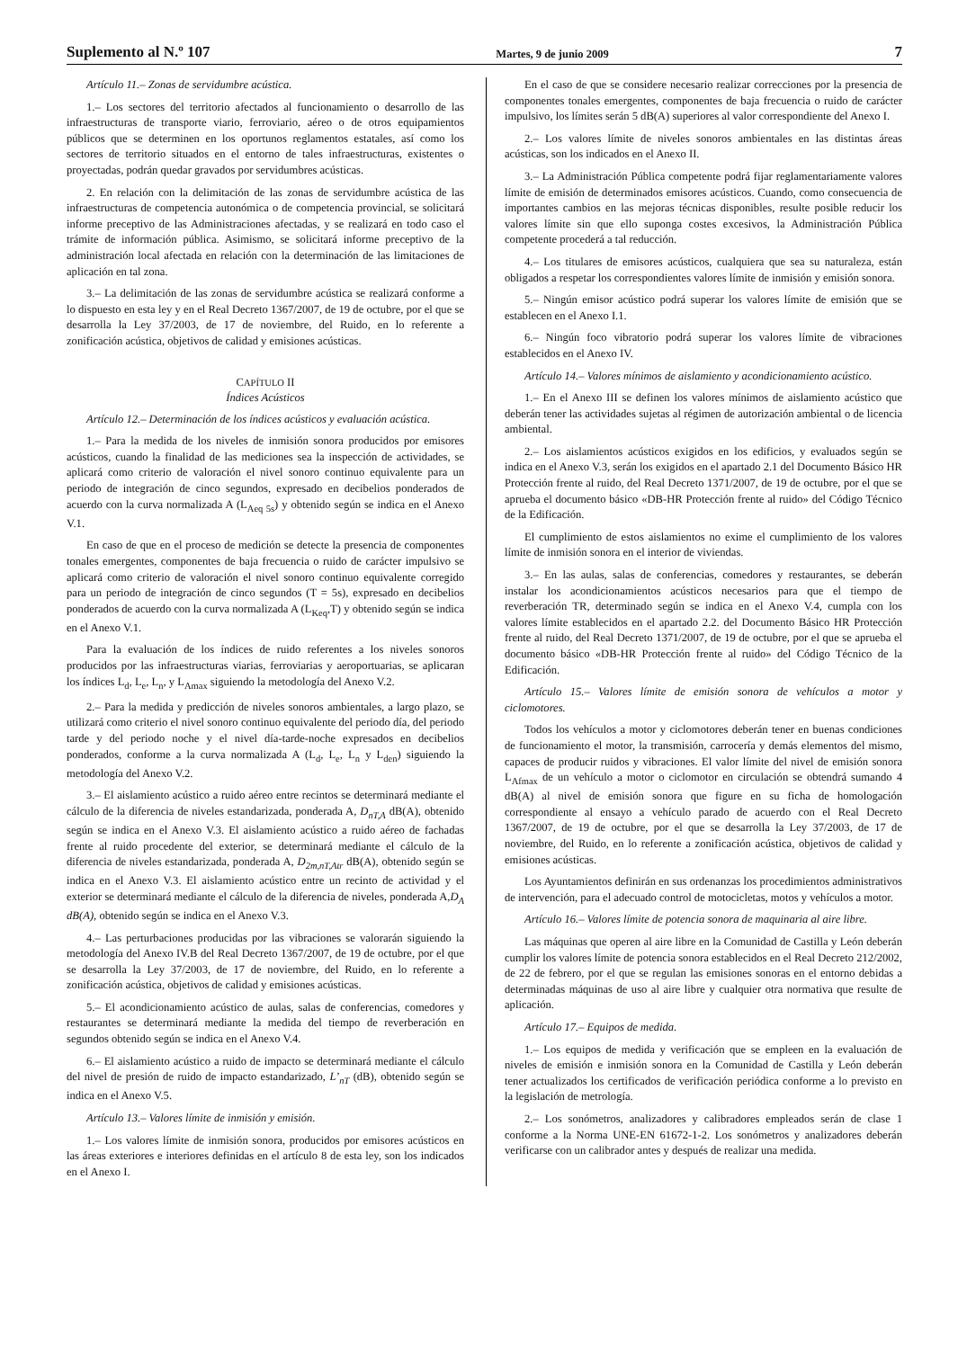Suplemento al N.º 107 Martes, 9 de junio 2009 7
Artículo 11.– Zonas de servidumbre acústica.
1.– Los sectores del territorio afectados al funcionamiento o desarrollo de las infraestructuras de transporte viario, ferroviario, aéreo o de otros equipamientos públicos que se determinen en los oportunos reglamentos estatales, así como los sectores de territorio situados en el entorno de tales infraestructuras, existentes o proyectadas, podrán quedar gravados por servidumbres acústicas.
2. En relación con la delimitación de las zonas de servidumbre acústica de las infraestructuras de competencia autonómica o de competencia provincial, se solicitará informe preceptivo de las Administraciones afectadas, y se realizará en todo caso el trámite de información pública. Asimismo, se solicitará informe preceptivo de la administración local afectada en relación con la determinación de las limitaciones de aplicación en tal zona.
3.– La delimitación de las zonas de servidumbre acústica se realizará conforme a lo dispuesto en esta ley y en el Real Decreto 1367/2007, de 19 de octubre, por el que se desarrolla la Ley 37/2003, de 17 de noviembre, del Ruido, en lo referente a zonificación acústica, objetivos de calidad y emisiones acústicas.
CAPÍTULO II
Índices Acústicos
Artículo 12.– Determinación de los índices acústicos y evaluación acústica.
1.– Para la medida de los niveles de inmisión sonora producidos por emisores acústicos, cuando la finalidad de las mediciones sea la inspección de actividades, se aplicará como criterio de valoración el nivel sonoro continuo equivalente para un periodo de integración de cinco segundos, expresado en decibelios ponderados de acuerdo con la curva normalizada A (L<sub>Aeq 5s</sub>) y obtenido según se indica en el Anexo V.1.
En caso de que en el proceso de medición se detecte la presencia de componentes tonales emergentes, componentes de baja frecuencia o ruido de carácter impulsivo se aplicará como criterio de valoración el nivel sonoro continuo equivalente corregido para un periodo de integración de cinco segundos (T = 5s), expresado en decibelios ponderados de acuerdo con la curva normalizada A (L<sub>Keq</sub>,T) y obtenido según se indica en el Anexo V.1.
Para la evaluación de los índices de ruido referentes a los niveles sonoros producidos por las infraestructuras viarias, ferroviarias y aeroportuarias, se aplicaran los índices L<sub>d</sub>, L<sub>e</sub>, L<sub>n</sub>, y L<sub>Amax</sub> siguiendo la metodología del Anexo V.2.
2.– Para la medida y predicción de niveles sonoros ambientales, a largo plazo, se utilizará como criterio el nivel sonoro continuo equivalente del periodo día, del periodo tarde y del periodo noche y el nivel día-tarde-noche expresados en decibelios ponderados, conforme a la curva normalizada A (L<sub>d</sub>, L<sub>e</sub>, L<sub>n</sub> y L<sub>den</sub>) siguiendo la metodología del Anexo V.2.
3.– El aislamiento acústico a ruido aéreo entre recintos se determinará mediante el cálculo de la diferencia de niveles estandarizada, ponderada A, D<sub>nT,A</sub> dB(A), obtenido según se indica en el Anexo V.3. El aislamiento acústico a ruido aéreo de fachadas frente al ruido procedente del exterior, se determinará mediante el cálculo de la diferencia de niveles estandarizada, ponderada A, D<sub>2m,nT,Atr</sub> dB(A), obtenido según se indica en el Anexo V.3. El aislamiento acústico entre un recinto de actividad y el exterior se determinará mediante el cálculo de la diferencia de niveles, ponderada A,D<sub>A</sub> dB(A), obtenido según se indica en el Anexo V.3.
4.– Las perturbaciones producidas por las vibraciones se valorarán siguiendo la metodología del Anexo IV.B del Real Decreto 1367/2007, de 19 de octubre, por el que se desarrolla la Ley 37/2003, de 17 de noviembre, del Ruido, en lo referente a zonificación acústica, objetivos de calidad y emisiones acústicas.
5.– El acondicionamiento acústico de aulas, salas de conferencias, comedores y restaurantes se determinará mediante la medida del tiempo de reverberación en segundos obtenido según se indica en el Anexo V.4.
6.– El aislamiento acústico a ruido de impacto se determinará mediante el cálculo del nivel de presión de ruido de impacto estandarizado, L’<sub>nT</sub> (dB), obtenido según se indica en el Anexo V.5.
Artículo 13.– Valores límite de inmisión y emisión.
1.– Los valores límite de inmisión sonora, producidos por emisores acústicos en las áreas exteriores e interiores definidas en el artículo 8 de esta ley, son los indicados en el Anexo I.
En el caso de que se considere necesario realizar correcciones por la presencia de componentes tonales emergentes, componentes de baja frecuencia o ruido de carácter impulsivo, los límites serán 5 dB(A) superiores al valor correspondiente del Anexo I.
2.– Los valores límite de niveles sonoros ambientales en las distintas áreas acústicas, son los indicados en el Anexo II.
3.– La Administración Pública competente podrá fijar reglamentariamente valores límite de emisión de determinados emisores acústicos. Cuando, como consecuencia de importantes cambios en las mejoras técnicas disponibles, resulte posible reducir los valores límite sin que ello suponga costes excesivos, la Administración Pública competente procederá a tal reducción.
4.– Los titulares de emisores acústicos, cualquiera que sea su naturaleza, están obligados a respetar los correspondientes valores límite de inmisión y emisión sonora.
5.– Ningún emisor acústico podrá superar los valores límite de emisión que se establecen en el Anexo I.1.
6.– Ningún foco vibratorio podrá superar los valores límite de vibraciones establecidos en el Anexo IV.
Artículo 14.– Valores mínimos de aislamiento y acondicionamiento acústico.
1.– En el Anexo III se definen los valores mínimos de aislamiento acústico que deberán tener las actividades sujetas al régimen de autorización ambiental o de licencia ambiental.
2.– Los aislamientos acústicos exigidos en los edificios, y evaluados según se indica en el Anexo V.3, serán los exigidos en el apartado 2.1 del Documento Básico HR Protección frente al ruido, del Real Decreto 1371/2007, de 19 de octubre, por el que se aprueba el documento básico «DB-HR Protección frente al ruido» del Código Técnico de la Edificación.
El cumplimiento de estos aislamientos no exime el cumplimiento de los valores límite de inmisión sonora en el interior de viviendas.
3.– En las aulas, salas de conferencias, comedores y restaurantes, se deberán instalar los acondicionamientos acústicos necesarios para que el tiempo de reverberación TR, determinado según se indica en el Anexo V.4, cumpla con los valores límite establecidos en el apartado 2.2. del Documento Básico HR Protección frente al ruido, del Real Decreto 1371/2007, de 19 de octubre, por el que se aprueba el documento básico «DB-HR Protección frente al ruido» del Código Técnico de la Edificación.
Artículo 15.– Valores límite de emisión sonora de vehículos a motor y ciclomotores.
Todos los vehículos a motor y ciclomotores deberán tener en buenas condiciones de funcionamiento el motor, la transmisión, carrocería y demás elementos del mismo, capaces de producir ruidos y vibraciones. El valor límite del nivel de emisión sonora L<sub>Afmax</sub> de un vehículo a motor o ciclomotor en circulación se obtendrá sumando 4 dB(A) al nivel de emisión sonora que figure en su ficha de homologación correspondiente al ensayo a vehículo parado de acuerdo con el Real Decreto 1367/2007, de 19 de octubre, por el que se desarrolla la Ley 37/2003, de 17 de noviembre, del Ruido, en lo referente a zonificación acústica, objetivos de calidad y emisiones acústicas.
Los Ayuntamientos definirán en sus ordenanzas los procedimientos administrativos de intervención, para el adecuado control de motocicletas, motos y vehículos a motor.
Artículo 16.– Valores límite de potencia sonora de maquinaria al aire libre.
Las máquinas que operen al aire libre en la Comunidad de Castilla y León deberán cumplir los valores límite de potencia sonora establecidos en el Real Decreto 212/2002, de 22 de febrero, por el que se regulan las emisiones sonoras en el entorno debidas a determinadas máquinas de uso al aire libre y cualquier otra normativa que resulte de aplicación.
Artículo 17.– Equipos de medida.
1.– Los equipos de medida y verificación que se empleen en la evaluación de niveles de emisión e inmisión sonora en la Comunidad de Castilla y León deberán tener actualizados los certificados de verificación periódica conforme a lo previsto en la legislación de metrología.
2.– Los sonómetros, analizadores y calibradores empleados serán de clase 1 conforme a la Norma UNE-EN 61672-1-2. Los sonómetros y analizadores deberán verificarse con un calibrador antes y después de realizar una medida.